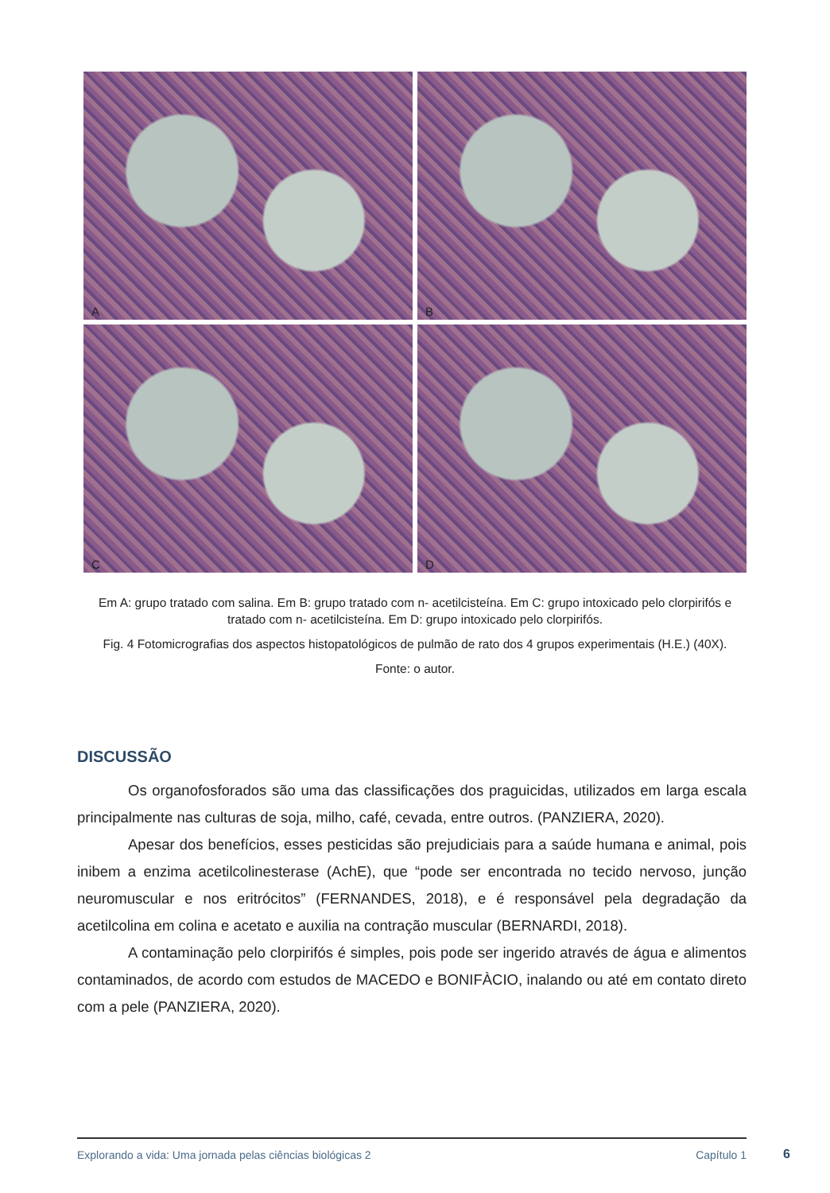A
B
C
D
Em A: grupo tratado com salina. Em B: grupo tratado com n- acetilcisteína. Em C: grupo intoxicado pelo clorpirifós e tratado com n- acetilcisteína. Em D: grupo intoxicado pelo clorpirifós.
Fig. 4 Fotomicrografias dos aspectos histopatológicos de pulmão de rato dos 4 grupos experimentais (H.E.) (40X).
Fonte: o autor.
DISCUSSÃO
Os organofosforados são uma das classificações dos praguicidas, utilizados em larga escala principalmente nas culturas de soja, milho, café, cevada, entre outros. (PANZIERA, 2020).
Apesar dos benefícios, esses pesticidas são prejudiciais para a saúde humana e animal, pois inibem a enzima acetilcolinesterase (AchE), que “pode ser encontrada no tecido nervoso, junção neuromuscular e nos eritrócitos” (FERNANDES, 2018), e é responsável pela degradação da acetilcolina em colina e acetato e auxilia na contração muscular (BERNARDI, 2018).
A contaminação pelo clorpirifós é simples, pois pode ser ingerido através de água e alimentos contaminados, de acordo com estudos de MACEDO e BONIFÀCIO, inalando ou até em contato direto com a pele (PANZIERA, 2020).
Explorando a vida: Uma jornada pelas ciências biológicas 2 Capítulo 1
6